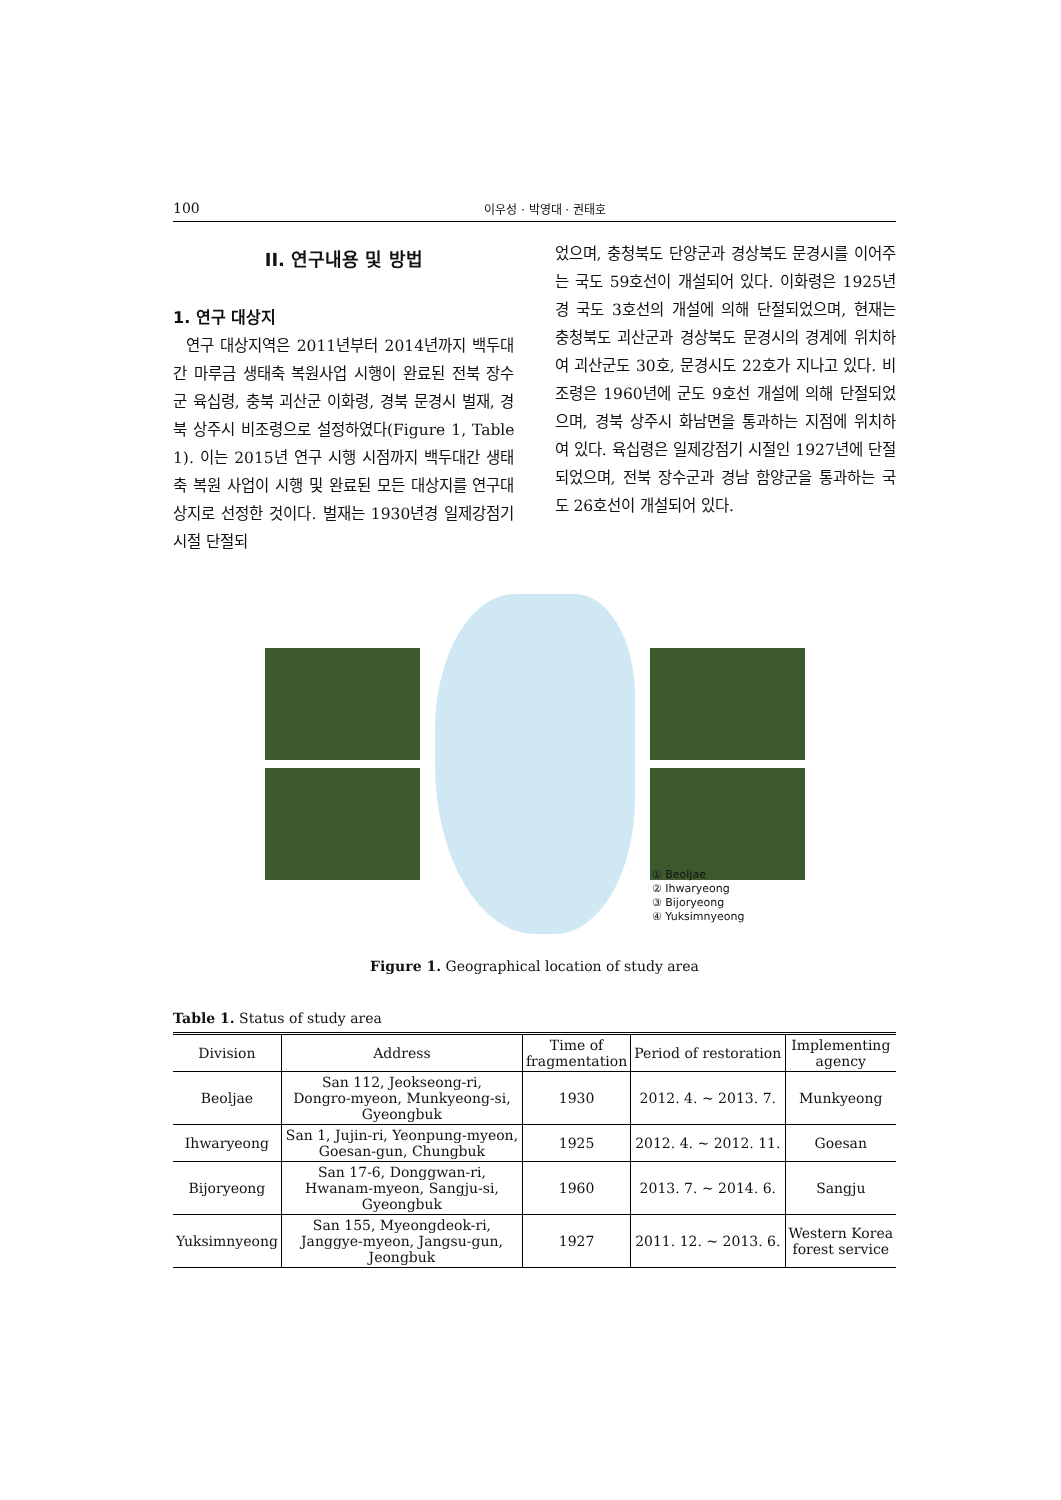100 이우성 · 박영대 · 권태호
II. 연구내용 및 방법
1. 연구 대상지
연구 대상지역은 2011년부터 2014년까지 백두대간 마루금 생태축 복원사업 시행이 완료된 전북 장수군 육십령, 충북 괴산군 이화령, 경북 문경시 벌재, 경북 상주시 비조령으로 설정하였다(Figure 1, Table 1). 이는 2015년 연구 시행 시점까지 백두대간 생태축 복원 사업이 시행 및 완료된 모든 대상지를 연구대상지로 선정한 것이다. 벌재는 1930년경 일제강점기 시절 단절되
었으며, 충청북도 단양군과 경상북도 문경시를 이어주는 국도 59호선이 개설되어 있다. 이화령은 1925년경 국도 3호선의 개설에 의해 단절되었으며, 현재는 충청북도 괴산군과 경상북도 문경시의 경계에 위치하여 괴산군도 30호, 문경시도 22호가 지나고 있다. 비조령은 1960년에 군도 9호선 개설에 의해 단절되었으며, 경북 상주시 화남면을 통과하는 지점에 위치하여 있다. 육십령은 일제강점기 시절인 1927년에 단절되었으며, 전북 장수군과 경남 함양군을 통과하는 국도 26호선이 개설되어 있다.
① Beoljae
② Ihwaryeong
③ Bijoryeong
④ Yuksimnyeong
Figure 1. Geographical location of study area
Table 1. Status of study area
| Division | Address | Time of fragmentation | Period of restoration | Implementing agency |
| --- | --- | --- | --- | --- |
| Beoljae | San 112, Jeokseong-ri, Dongro-myeon, Munkyeong-si, Gyeongbuk | 1930 | 2012. 4. ~ 2013. 7. | Munkyeong |
| Ihwaryeong | San 1, Jujin-ri, Yeonpung-myeon, Goesan-gun, Chungbuk | 1925 | 2012. 4. ~ 2012. 11. | Goesan |
| Bijoryeong | San 17-6, Donggwan-ri, Hwanam-myeon, Sangju-si, Gyeongbuk | 1960 | 2013. 7. ~ 2014. 6. | Sangju |
| Yuksimnyeong | San 155, Myeongdeok-ri, Janggye-myeon, Jangsu-gun, Jeongbuk | 1927 | 2011. 12. ~ 2013. 6. | Western Korea forest service |